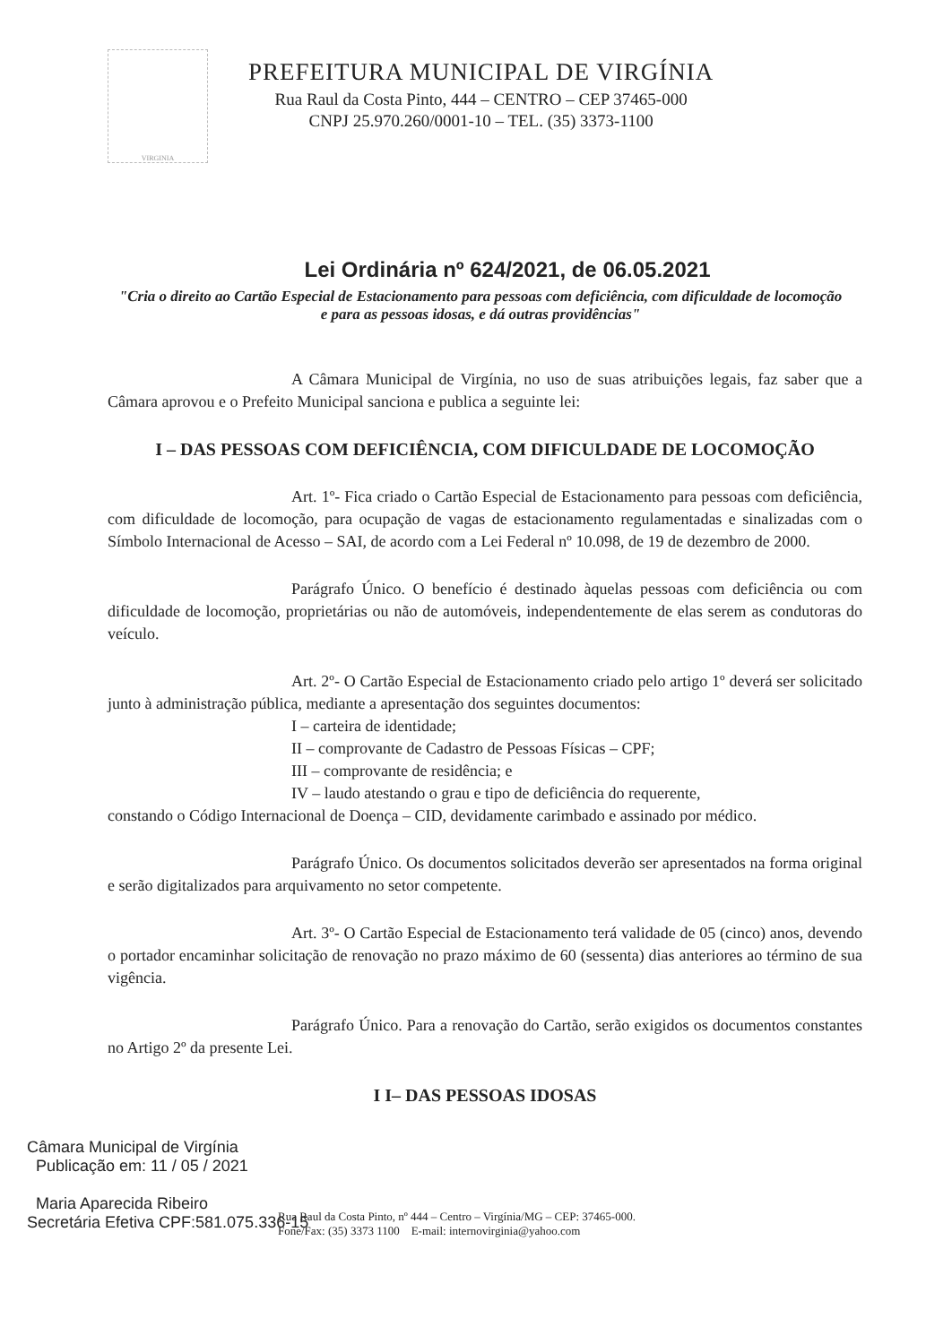VIRGINIA
PREFEITURA MUNICIPAL DE VIRGÍNIA
Rua Raul da Costa Pinto, 444 – CENTRO – CEP 37465-000
CNPJ 25.970.260/0001-10 – TEL. (35) 3373-1100
Lei Ordinária nº 624/2021, de 06.05.2021
"Cria o direito ao Cartão Especial de Estacionamento para pessoas com deficiência, com dificuldade de locomoção e para as pessoas idosas, e dá outras providências"
A Câmara Municipal de Virgínia, no uso de suas atribuições legais, faz saber que a Câmara aprovou e o Prefeito Municipal sanciona e publica a seguinte lei:
I – DAS PESSOAS COM DEFICIÊNCIA, COM DIFICULDADE DE LOCOMOÇÃO
Art. 1º- Fica criado o Cartão Especial de Estacionamento para pessoas com deficiência, com dificuldade de locomoção, para ocupação de vagas de estacionamento regulamentadas e sinalizadas com o Símbolo Internacional de Acesso – SAI, de acordo com a Lei Federal nº 10.098, de 19 de dezembro de 2000.
Parágrafo Único. O benefício é destinado àquelas pessoas com deficiência ou com dificuldade de locomoção, proprietárias ou não de automóveis, independentemente de elas serem as condutoras do veículo.
Art. 2º- O Cartão Especial de Estacionamento criado pelo artigo 1º deverá ser solicitado junto à administração pública, mediante a apresentação dos seguintes documentos:
I – carteira de identidade;
II – comprovante de Cadastro de Pessoas Físicas – CPF;
III – comprovante de residência; e
IV – laudo atestando o grau e tipo de deficiência do requerente,
constando o Código Internacional de Doença – CID, devidamente carimbado e assinado por médico.
Parágrafo Único. Os documentos solicitados deverão ser apresentados na forma original e serão digitalizados para arquivamento no setor competente.
Art. 3º- O Cartão Especial de Estacionamento terá validade de 05 (cinco) anos, devendo o portador encaminhar solicitação de renovação no prazo máximo de 60 (sessenta) dias anteriores ao término de sua vigência.
Parágrafo Único. Para a renovação do Cartão, serão exigidos os documentos constantes no Artigo 2º da presente Lei.
I I– DAS PESSOAS IDOSAS
Câmara Municipal de Virgínia
Publicação em: 11 / 05 / 2021
Maria Aparecida Ribeiro
Secretária Efetiva CPF:581.075.336-15
Rua Raul da Costa Pinto, nº 444 – Centro – Virgínia/MG – CEP: 37465-000.
Fone/Fax: (35) 3373 1100 E-mail: internovirginia@yahoo.com